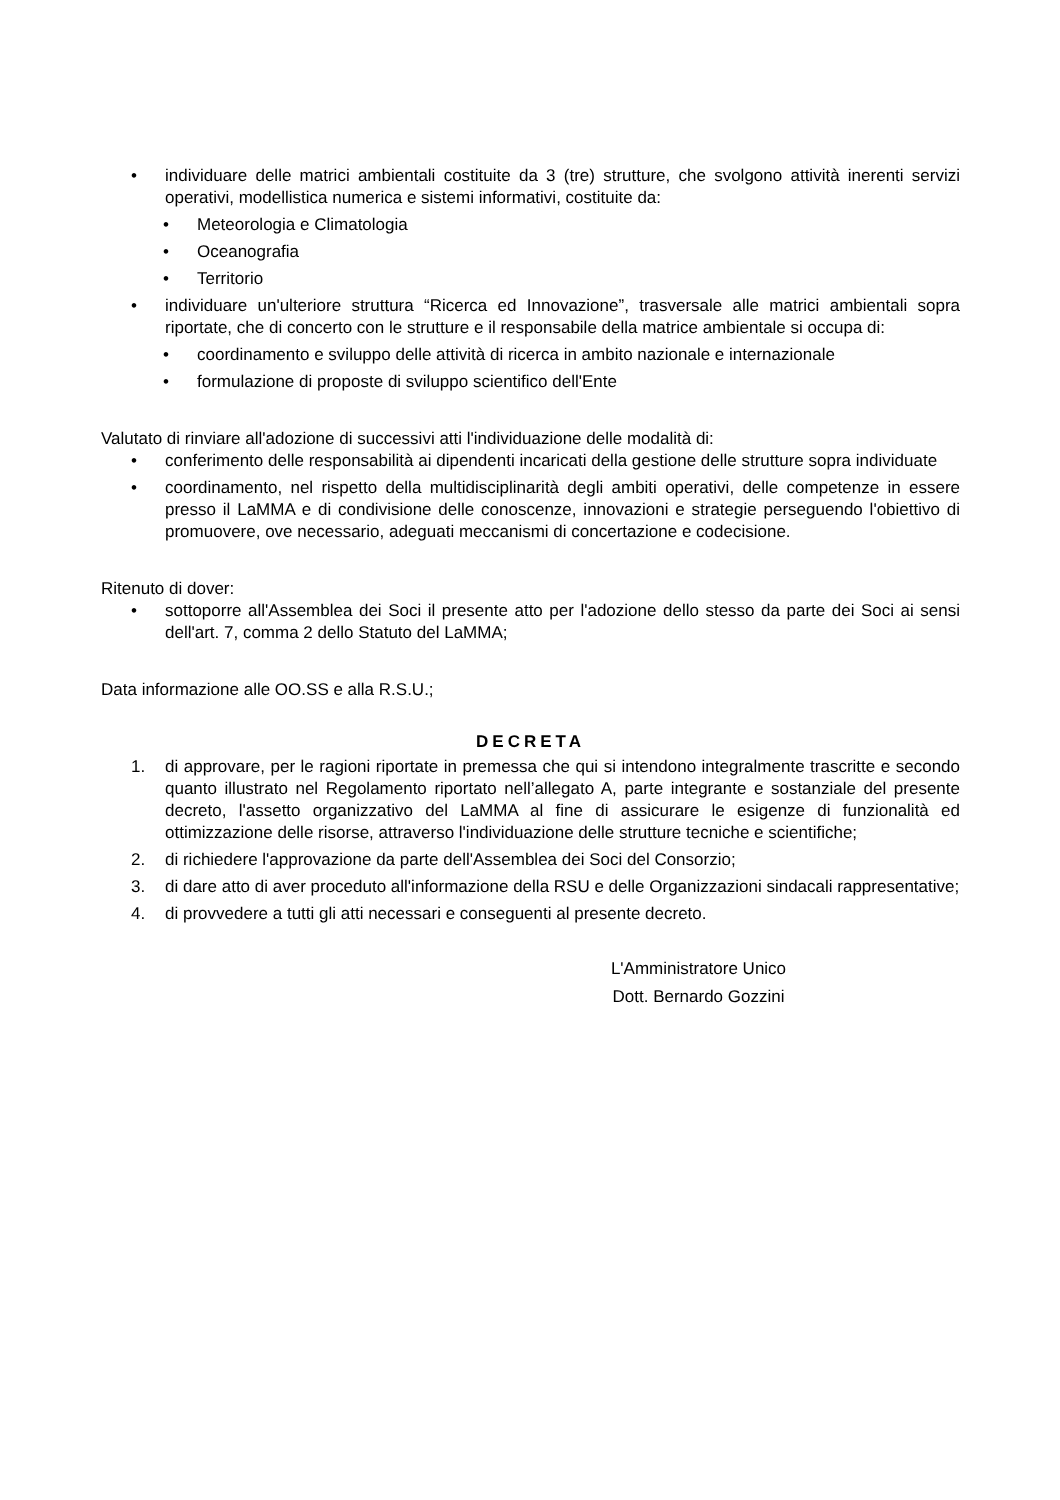• individuare delle matrici ambientali costituite da 3 (tre) strutture, che svolgono attività inerenti servizi operativi, modellistica numerica e sistemi informativi, costituite da:
• Meteorologia e Climatologia
• Oceanografia
• Territorio
• individuare un'ulteriore struttura “Ricerca ed Innovazione”, trasversale alle matrici ambientali sopra riportate, che di concerto con le strutture e il responsabile della matrice ambientale si occupa di:
• coordinamento e sviluppo delle attività di ricerca in ambito nazionale e internazionale
• formulazione di proposte di sviluppo scientifico dell'Ente
Valutato di rinviare all'adozione di successivi atti l'individuazione delle modalità di:
• conferimento delle responsabilità ai dipendenti incaricati della gestione delle strutture sopra individuate
• coordinamento, nel rispetto della multidisciplinarità degli ambiti operativi, delle competenze in essere presso il LaMMA e di condivisione delle conoscenze, innovazioni e strategie perseguendo l'obiettivo di promuovere, ove necessario, adeguati meccanismi di concertazione e codecisione.
Ritenuto di dover:
• sottoporre all'Assemblea dei Soci il presente atto per l'adozione dello stesso da parte dei Soci ai sensi dell'art. 7, comma 2 dello Statuto del LaMMA;
Data informazione alle OO.SS e alla R.S.U.;
DECRETA
1. di approvare, per le ragioni riportate in premessa che qui si intendono integralmente trascritte e secondo quanto illustrato nel Regolamento riportato nell’allegato A, parte integrante e sostanziale del presente decreto, l'assetto organizzativo del LaMMA al fine di assicurare le esigenze di funzionalità ed ottimizzazione delle risorse, attraverso l'individuazione delle strutture tecniche e scientifiche;
2. di richiedere l'approvazione da parte dell'Assemblea dei Soci del Consorzio;
3. di dare atto di aver proceduto all'informazione della RSU e delle Organizzazioni sindacali rappresentative;
4. di provvedere a tutti gli atti necessari e conseguenti al presente decreto.
L'Amministratore Unico
Dott. Bernardo Gozzini